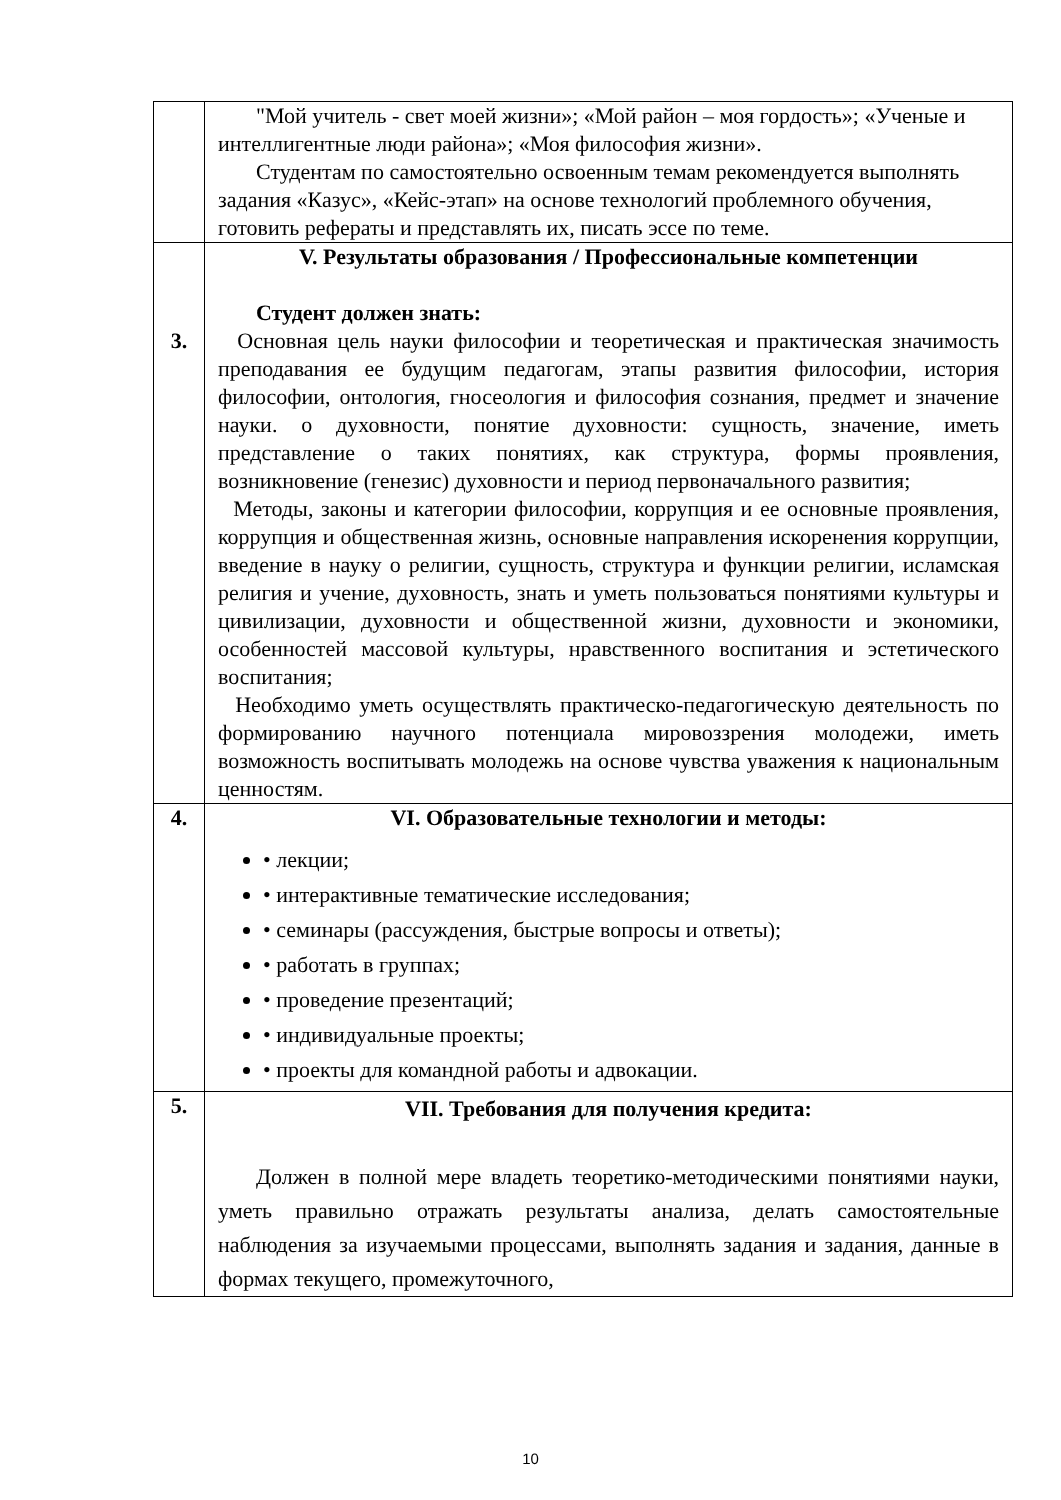| | "Мой учитель - свет моей жизни»; «Мой район – моя гордость»; «Ученые и интеллигентные люди района»; «Моя философия жизни». Студентам по самостоятельно освоенным темам рекомендуется выполнять задания «Казус», «Кейс-этап» на основе технологий проблемного обучения, готовить рефераты и представлять их, писать эссе по теме. |
| 3. | V. Результаты образования / Профессиональные компетенции Студент должен знать: Основная цель науки философии и теоретическая и практическая значимость преподавания ее будущим педагогам, этапы развития философии, история философии, онтология, гносеология и философия сознания, предмет и значение науки. о духовности, понятие духовности: сущность, значение, иметь представление о таких понятиях, как структура, формы проявления, возникновение (генезис) духовности и период первоначального развития; Методы, законы и категории философии, коррупция и ее основные проявления, коррупция и общественная жизнь, основные направления искоренения коррупции, введение в науку о религии, сущность, структура и функции религии, исламская религия и учение, духовность, знать и уметь пользоваться понятиями культуры и цивилизации, духовности и общественной жизни, духовности и экономики, особенностей массовой культуры, нравственного воспитания и эстетического воспитания; Необходимо уметь осуществлять практическо-педагогическую деятельность по формированию научного потенциала мировоззрения молодежи, иметь возможность воспитывать молодежь на основе чувства уважения к национальным ценностям. |
| 4. | VI. Образовательные технологии и методы: • лекции; • интерактивные тематические исследования; • семинары (рассуждения, быстрые вопросы и ответы); • работать в группах; • проведение презентаций; • индивидуальные проекты; • проекты для командной работы и адвокации. |
| 5. | VII. Требования для получения кредита: Должен в полной мере владеть теоретико-методическими понятиями науки, уметь правильно отражать результаты анализа, делать самостоятельные наблюдения за изучаемыми процессами, выполнять задания и задания, данные в формах текущего, промежуточного, |
10